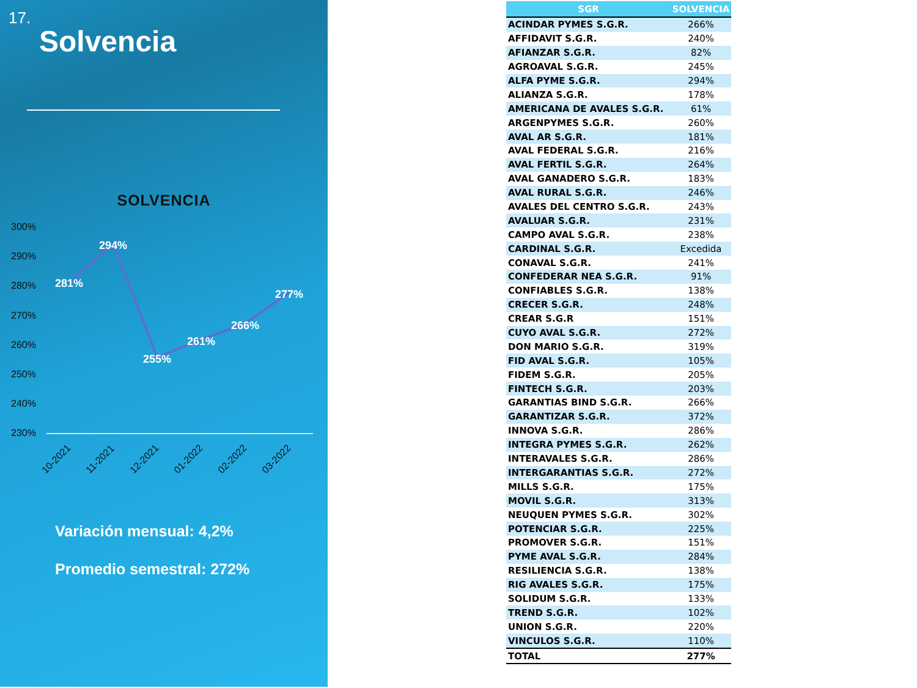17.
Solvencia
SOLVENCIA
300%
290%
280%
270%
260%
250%
240%
230%
281%
294%
255%
261%
266%
277%
10-2021
11-2021
12-2021
01-2022
02-2022
03-2022
Variación mensual: 4,2%
Promedio semestral: 272%
| SGR | SOLVENCIA |
| --- | --- |
| ACINDAR PYMES S.G.R. | 266% |
| AFFIDAVIT S.G.R. | 240% |
| AFIANZAR S.G.R. | 82% |
| AGROAVAL S.G.R. | 245% |
| ALFA PYME S.G.R. | 294% |
| ALIANZA S.G.R. | 178% |
| AMERICANA DE AVALES S.G.R. | 61% |
| ARGENPYMES S.G.R. | 260% |
| AVAL AR S.G.R. | 181% |
| AVAL FEDERAL S.G.R. | 216% |
| AVAL FERTIL S.G.R. | 264% |
| AVAL GANADERO S.G.R. | 183% |
| AVAL RURAL S.G.R. | 246% |
| AVALES DEL CENTRO S.G.R. | 243% |
| AVALUAR S.G.R. | 231% |
| CAMPO AVAL S.G.R. | 238% |
| CARDINAL S.G.R. | Excedida |
| CONAVAL S.G.R. | 241% |
| CONFEDERAR NEA S.G.R. | 91% |
| CONFIABLES S.G.R. | 138% |
| CRECER S.G.R. | 248% |
| CREAR S.G.R | 151% |
| CUYO AVAL S.G.R. | 272% |
| DON MARIO S.G.R. | 319% |
| FID AVAL S.G.R. | 105% |
| FIDEM S.G.R. | 205% |
| FINTECH S.G.R. | 203% |
| GARANTIAS BIND S.G.R. | 266% |
| GARANTIZAR S.G.R. | 372% |
| INNOVA S.G.R. | 286% |
| INTEGRA PYMES S.G.R. | 262% |
| INTERAVALES S.G.R. | 286% |
| INTERGARANTIAS S.G.R. | 272% |
| MILLS S.G.R. | 175% |
| MOVIL S.G.R. | 313% |
| NEUQUEN PYMES S.G.R. | 302% |
| POTENCIAR S.G.R. | 225% |
| PROMOVER S.G.R. | 151% |
| PYME AVAL S.G.R. | 284% |
| RESILIENCIA S.G.R. | 138% |
| RIG AVALES S.G.R. | 175% |
| SOLIDUM S.G.R. | 133% |
| TREND S.G.R. | 102% |
| UNION S.G.R. | 220% |
| VINCULOS S.G.R. | 110% |
| TOTAL | 277% |